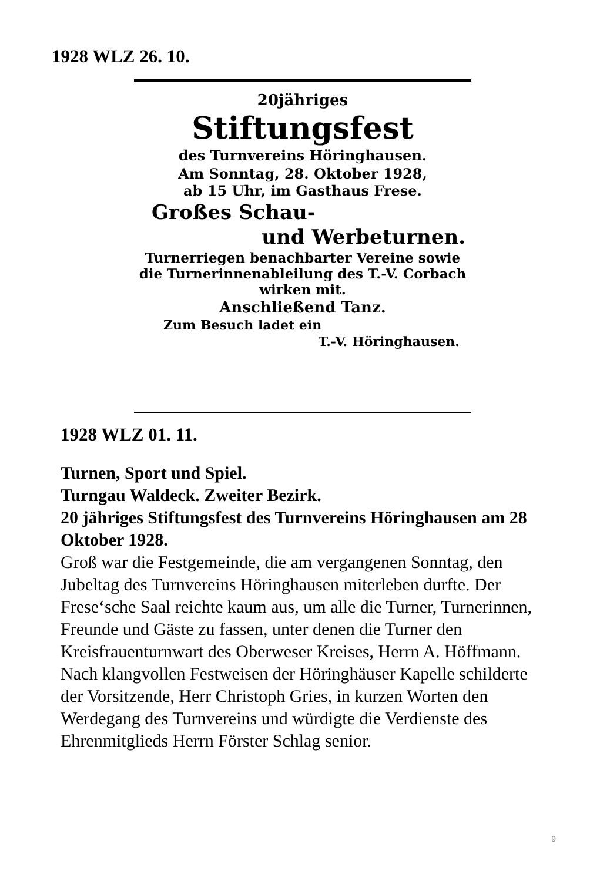1928 WLZ 26. 10.
20jähriges
Stiftungsfest
des Turnvereins Höringhausen.
Am Sonntag, 28. Oktober 1928,
ab 15 Uhr, im Gasthaus Frese.
Großes Schau-
und Werbeturnen.
Turnerriegen benachbarter Vereine sowie die Turnerinnenableilung des T.-V. Corbach wirken mit.
Anschließend Tanz.
Zum Besuch ladet ein
T.-V. Höringhausen.
1928 WLZ 01. 11.
Turnen, Sport und Spiel.
Turngau Waldeck. Zweiter Bezirk.
20 jähriges Stiftungsfest des Turnvereins Höringhausen am 28 Oktober 1928.
Groß war die Festgemeinde, die am vergangenen Sonntag, den Jubeltag des Turnvereins Höringhausen miterleben durfte. Der Frese‘sche Saal reichte kaum aus, um alle die Turner, Turnerinnen, Freunde und Gäste zu fassen, unter denen die Turner den Kreisfrauenturnwart des Oberweser Kreises, Herrn A. Höffmann.
Nach klangvollen Festweisen der Höringhäuser Kapelle schilderte der Vorsitzende, Herr Christoph Gries, in kurzen Worten den Werdegang des Turnvereins und würdigte die Verdienste des Ehrenmitglieds Herrn Förster Schlag senior.
9